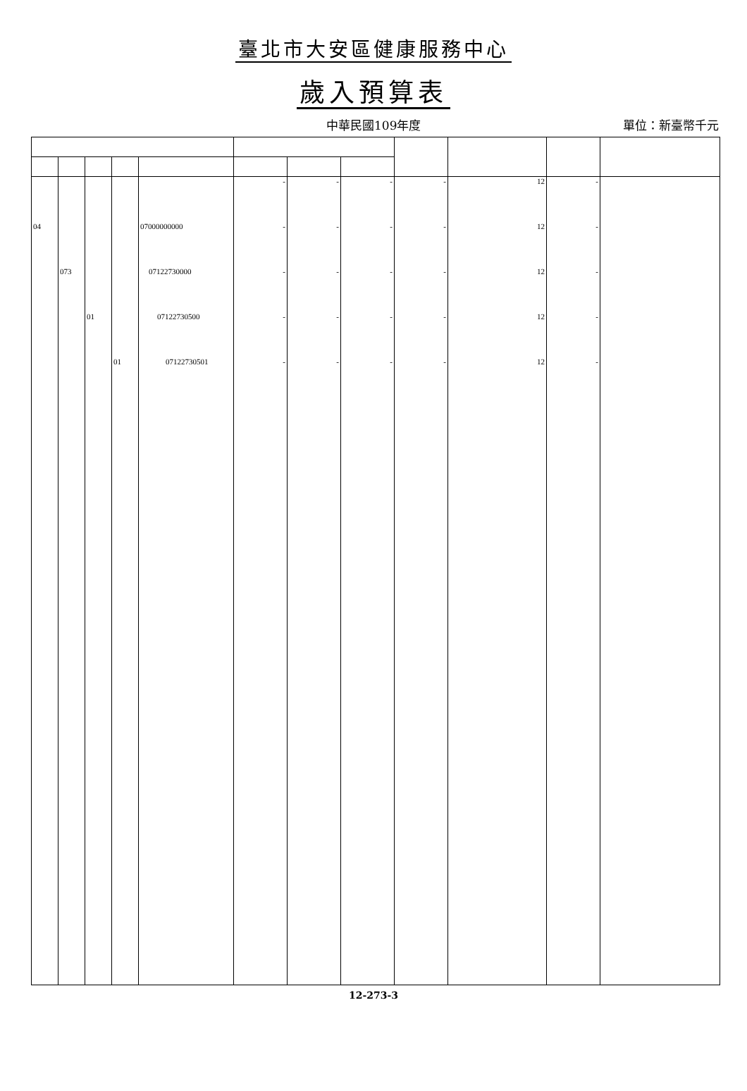臺北市大安區健康服務中心
歲入預算表
中華民國109年度 單位：新臺幣千元
| | | | | | - | - | - | - | 12 | - | |
| 04 | | | | 07000000000 | - | - | - | - | 12 | - | |
| | 073 | | | 07122730000 | - | - | - | - | 12 | - | |
| | | 01 | | 07122730500 | - | - | - | - | 12 | - | |
| | | | 01 | 07122730501 | - | - | - | - | 12 | - | |
12-273-3